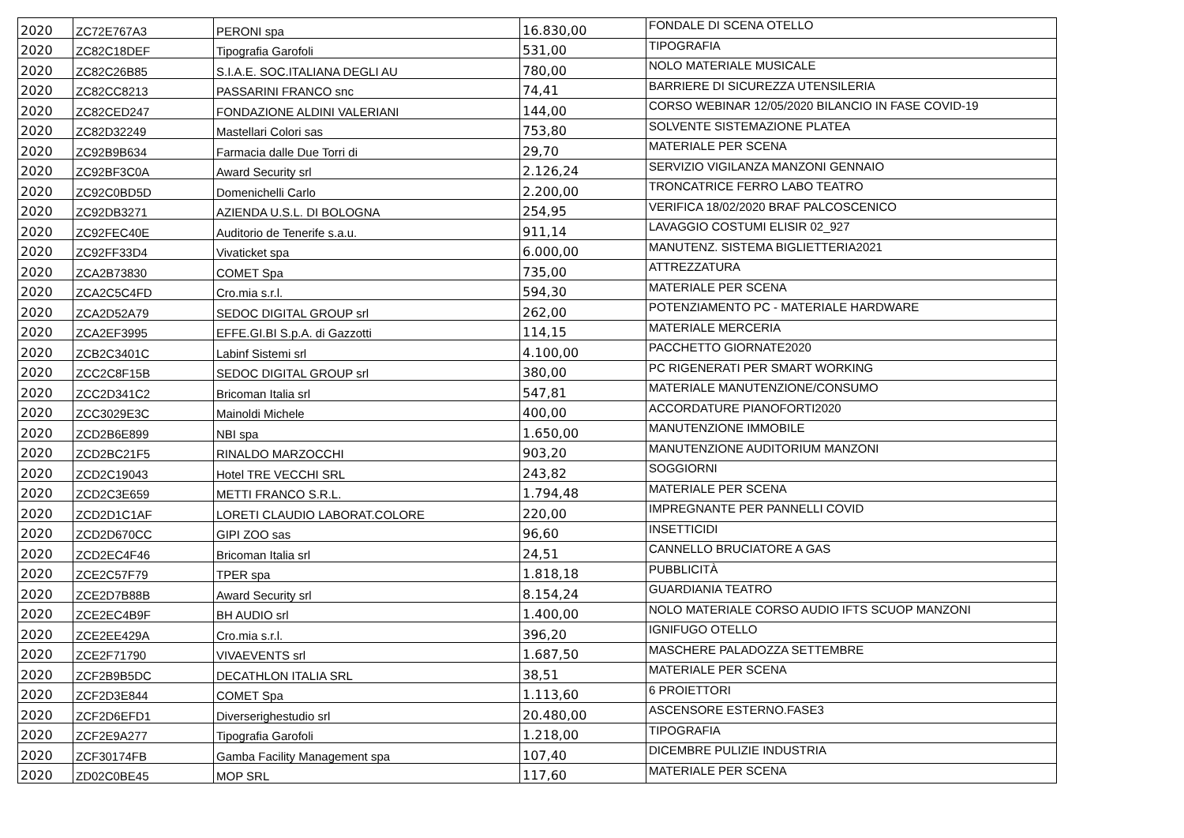| 2020 | ZC72E767A3 | PERONI spa | 16.830,00 | FONDALE DI SCENA OTELLO |
| 2020 | ZC82C18DEF | Tipografia Garofoli | 531,00 | TIPOGRAFIA |
| 2020 | ZC82C26B85 | S.I.A.E. SOC.ITALIANA DEGLI AU | 780,00 | NOLO MATERIALE MUSICALE |
| 2020 | ZC82CC8213 | PASSARINI FRANCO snc | 74,41 | BARRIERE DI SICUREZZA UTENSILERIA |
| 2020 | ZC82CED247 | FONDAZIONE ALDINI VALERIANI | 144,00 | CORSO WEBINAR 12/05/2020 BILANCIO IN FASE COVID-19 |
| 2020 | ZC82D32249 | Mastellari Colori sas | 753,80 | SOLVENTE SISTEMAZIONE PLATEA |
| 2020 | ZC92B9B634 | Farmacia dalle Due Torri di | 29,70 | MATERIALE PER SCENA |
| 2020 | ZC92BF3C0A | Award Security srl | 2.126,24 | SERVIZIO VIGILANZA MANZONI GENNAIO |
| 2020 | ZC92C0BD5D | Domenichelli Carlo | 2.200,00 | TRONCATRICE FERRO LABO TEATRO |
| 2020 | ZC92DB3271 | AZIENDA U.S.L. DI BOLOGNA | 254,95 | VERIFICA 18/02/2020 BRAF PALCOSCENICO |
| 2020 | ZC92FEC40E | Auditorio de Tenerife s.a.u. | 911,14 | LAVAGGIO COSTUMI ELISIR 02_927 |
| 2020 | ZC92FF33D4 | Vivaticket spa | 6.000,00 | MANUTENZ. SISTEMA BIGLIETTERIA2021 |
| 2020 | ZCA2B73830 | COMET Spa | 735,00 | ATTREZZATURA |
| 2020 | ZCA2C5C4FD | Cro.mia s.r.l. | 594,30 | MATERIALE PER SCENA |
| 2020 | ZCA2D52A79 | SEDOC DIGITAL GROUP srl | 262,00 | POTENZIAMENTO PC - MATERIALE HARDWARE |
| 2020 | ZCA2EF3995 | EFFE.GI.BI S.p.A. di Gazzotti | 114,15 | MATERIALE MERCERIA |
| 2020 | ZCB2C3401C | Labinf Sistemi srl | 4.100,00 | PACCHETTO GIORNATE2020 |
| 2020 | ZCC2C8F15B | SEDOC DIGITAL GROUP srl | 380,00 | PC RIGENERATI PER SMART WORKING |
| 2020 | ZCC2D341C2 | Bricoman Italia srl | 547,81 | MATERIALE MANUTENZIONE/CONSUMO |
| 2020 | ZCC3029E3C | Mainoldi Michele | 400,00 | ACCORDATURE PIANOFORTI2020 |
| 2020 | ZCD2B6E899 | NBI spa | 1.650,00 | MANUTENZIONE IMMOBILE |
| 2020 | ZCD2BC21F5 | RINALDO MARZOCCHI | 903,20 | MANUTENZIONE AUDITORIUM MANZONI |
| 2020 | ZCD2C19043 | Hotel TRE VECCHI SRL | 243,82 | SOGGIORNI |
| 2020 | ZCD2C3E659 | METTI FRANCO S.R.L. | 1.794,48 | MATERIALE PER SCENA |
| 2020 | ZCD2D1C1AF | LORETI CLAUDIO LABORAT.COLORE | 220,00 | IMPREGNANTE PER PANNELLI COVID |
| 2020 | ZCD2D670CC | GIPI ZOO sas | 96,60 | INSETTICIDI |
| 2020 | ZCD2EC4F46 | Bricoman Italia srl | 24,51 | CANNELLO BRUCIATORE A GAS |
| 2020 | ZCE2C57F79 | TPER spa | 1.818,18 | PUBBLICITÀ |
| 2020 | ZCE2D7B88B | Award Security srl | 8.154,24 | GUARDIANIA TEATRO |
| 2020 | ZCE2EC4B9F | BH AUDIO srl | 1.400,00 | NOLO MATERIALE CORSO AUDIO IFTS SCUOP MANZONI |
| 2020 | ZCE2EE429A | Cro.mia s.r.l. | 396,20 | IGNIFUGO OTELLO |
| 2020 | ZCE2F71790 | VIVAEVENTS srl | 1.687,50 | MASCHERE PALADOZZA SETTEMBRE |
| 2020 | ZCF2B9B5DC | DECATHLON ITALIA SRL | 38,51 | MATERIALE PER SCENA |
| 2020 | ZCF2D3E844 | COMET Spa | 1.113,60 | 6 PROIETTORI |
| 2020 | ZCF2D6EFD1 | Diverserighestudio srl | 20.480,00 | ASCENSORE ESTERNO.FASE3 |
| 2020 | ZCF2E9A277 | Tipografia Garofoli | 1.218,00 | TIPOGRAFIA |
| 2020 | ZCF30174FB | Gamba Facility Management spa | 107,40 | DICEMBRE PULIZIE INDUSTRIA |
| 2020 | ZD02C0BE45 | MOP SRL | 117,60 | MATERIALE PER SCENA |